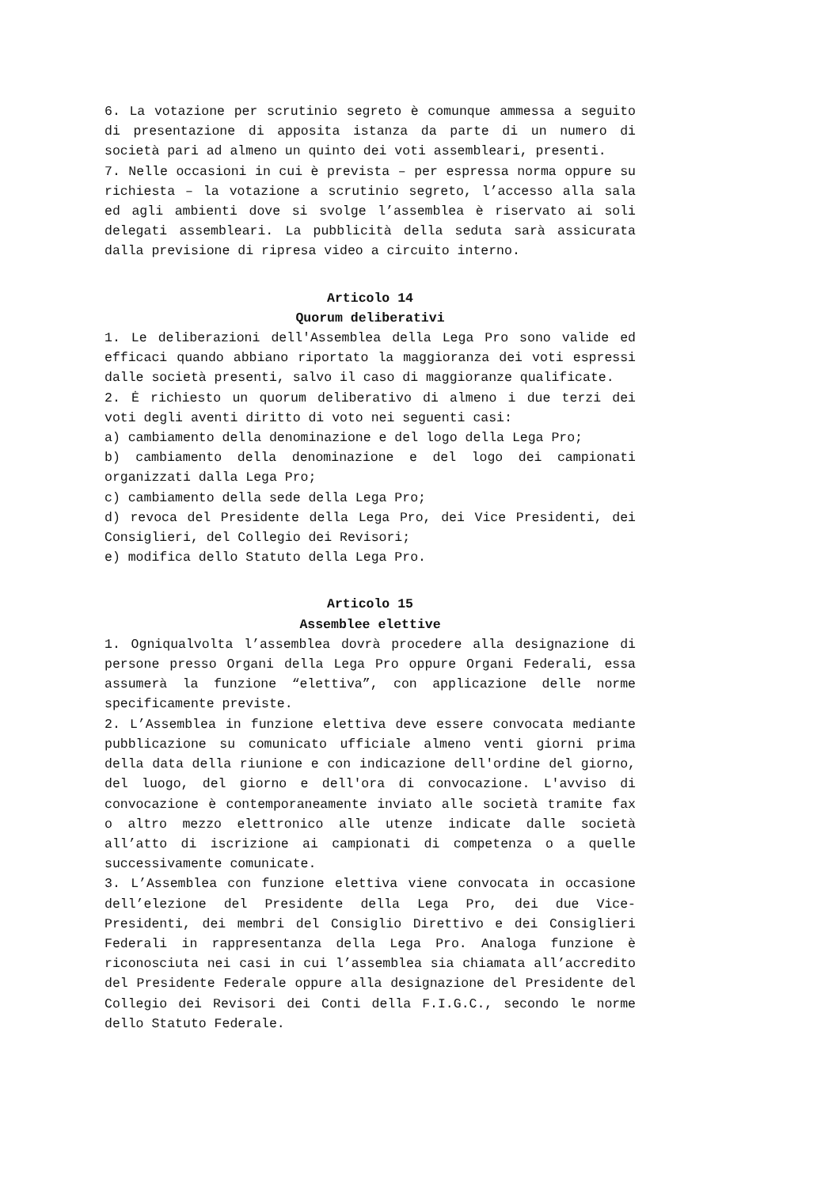6. La votazione per scrutinio segreto è comunque ammessa a seguito di presentazione di apposita istanza da parte di un numero di società pari ad almeno un quinto dei voti assembleari, presenti.
7. Nelle occasioni in cui è prevista – per espressa norma oppure su richiesta – la votazione a scrutinio segreto, l’accesso alla sala ed agli ambienti dove si svolge l’assemblea è riservato ai soli delegati assembleari. La pubblicità della seduta sarà assicurata dalla previsione di ripresa video a circuito interno.
Articolo 14
Quorum deliberativi
1. Le deliberazioni dell'Assemblea della Lega Pro sono valide ed efficaci quando abbiano riportato la maggioranza dei voti espressi dalle società presenti, salvo il caso di maggioranze qualificate.
2. Ė richiesto un quorum deliberativo di almeno i due terzi dei voti degli aventi diritto di voto nei seguenti casi:
a) cambiamento della denominazione e del logo della Lega Pro;
b) cambiamento della denominazione e del logo dei campionati organizzati dalla Lega Pro;
c) cambiamento della sede della Lega Pro;
d) revoca del Presidente della Lega Pro, dei Vice Presidenti, dei Consiglieri, del Collegio dei Revisori;
e) modifica dello Statuto della Lega Pro.
Articolo 15
Assemblee elettive
1. Ogniqualvolta l’assemblea dovrà procedere alla designazione di persone presso Organi della Lega Pro oppure Organi Federali, essa assumerà la funzione “elettiva”, con applicazione delle norme specificamente previste.
2. L’Assemblea in funzione elettiva deve essere convocata mediante pubblicazione su comunicato ufficiale almeno venti giorni prima della data della riunione e con indicazione dell'ordine del giorno, del luogo, del giorno e dell'ora di convocazione. L'avviso di convocazione è contemporaneamente inviato alle società tramite fax o altro mezzo elettronico alle utenze indicate dalle società all’atto di iscrizione ai campionati di competenza o a quelle successivamente comunicate.
3. L’Assemblea con funzione elettiva viene convocata in occasione dell’elezione del Presidente della Lega Pro, dei due Vice-Presidenti, dei membri del Consiglio Direttivo e dei Consiglieri Federali in rappresentanza della Lega Pro. Analoga funzione è riconosciuta nei casi in cui l’assemblea sia chiamata all’accredito del Presidente Federale oppure alla designazione del Presidente del Collegio dei Revisori dei Conti della F.I.G.C., secondo le norme dello Statuto Federale.